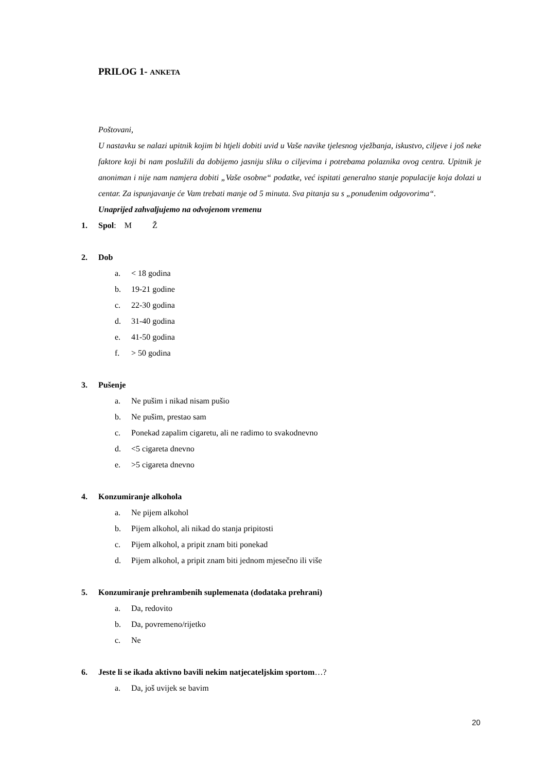PRILOG 1- ANKETA
Poštovani,
U nastavku se nalazi upitnik kojim bi htjeli dobiti uvid u Vaše navike tjelesnog vježbanja, iskustvo, ciljeve i još neke faktore koji bi nam poslužili da dobijemo jasniju sliku o ciljevima i potrebama polaznika ovog centra. Upitnik je anoniman i nije nam namjera dobiti „Vaše osobne“ podatke, već ispitati generalno stanje populacije koja dolazi u centar. Za ispunjavanje će Vam trebati manje od 5 minuta. Sva pitanja su s „ponuđenim odgovorima“.
Unaprijed zahvaljujemo na odvojenom vremenu
1. Spol: M Ž
2. Dob
a. < 18 godina
b. 19-21 godine
c. 22-30 godina
d. 31-40 godina
e. 41-50 godina
f. > 50 godina
3. Pušenje
a. Ne pušim i nikad nisam pušio
b. Ne pušim, prestao sam
c. Ponekad zapalim cigaretu, ali ne radimo to svakodnevno
d. <5 cigareta dnevno
e. >5 cigareta dnevno
4. Konzumiranje alkohola
a. Ne pijem alkohol
b. Pijem alkohol, ali nikad do stanja pripitosti
c. Pijem alkohol, a pripit znam biti ponekad
d. Pijem alkohol, a pripit znam biti jednom mjesečno ili više
5. Konzumiranje prehrambenih suplemenata (dodataka prehrani)
a. Da, redovito
b. Da, povremeno/rijetko
c. Ne
6. Jeste li se ikada aktivno bavili nekim natjecateljskim sportom…?
a. Da, još uvijek se bavim
20